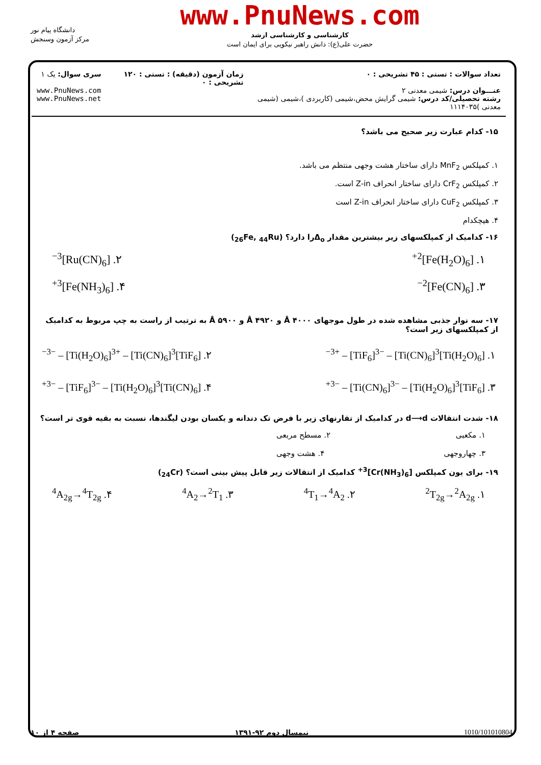دانشگاه پیام نور
مرکز آزمون وسنجش
www.PnuNews.com
کارشناسی و کارشناسی ارشد
حضرت علی(ع): دانش راهبر نیکویی برای ایمان است
تعداد سوالات : تستی : ۴۵ تشریحی : ۰
عنـــوان درس: شیمی معدنی ۲
رشته تحصیلی/کد درس: شیمی گرایش محض،شیمی (کاربردی )،شیمی (شیمی معدنی )۱۱۱۴۰۳۵
زمان آزمون (دقیقه) : تستی : ۱۲۰ تشریحی : ۰
سری سوال: یک ۱
www.PnuNews.com
www.PnuNews.net
۱۵- کدام عبارت زیر صحیح می باشد؟
۱. کمپلکس MnF<sub>2</sub> دارای ساختار هشت وجهی منتظم می باشد.
۲. کمپلکس CrF<sub>2</sub> دارای ساختار انحراف Z-in است.
۳. کمپلکس CuF<sub>2</sub> دارای ساختار انحراف Z-in است
۴. هیچکدام
۱۶- کدامیک از کمپلکسهای زیر بیشترین مقدار Δ<sub>o</sub>را دارد؟ (<sub>26</sub>Fe, <sub>44</sub>Ru)
۱. [Fe(H<sub>2</sub>O)<sub>6</sub>]<sup>2+</sup> ۲. [Ru(CN)<sub>6</sub>]<sup>3−</sup>
۳. [Fe(CN)<sub>6</sub>]<sup>2−</sup> ۴. [Fe(NH<sub>3</sub>)<sub>6</sub>]<sup>3+</sup>
۱۷- سه نوار جذبی مشاهده شده در طول موجهای ۴۰۰۰ Å و ۴۹۲۰ Å و ۵۹۰۰ Å به ترتیب از راست به چپ مربوط به کدامیک از کمپلکسهای زیر است؟
۱. [Ti(H<sub>2</sub>O)<sub>6</sub>]<sup>3+</sup> – [TiF<sub>6</sub>]<sup>3−</sup> – [Ti(CN)<sub>6</sub>]<sup>3−</sup> ۲. [TiF<sub>6</sub>]<sup>3−</sup> – [Ti(H<sub>2</sub>O)<sub>6</sub>]<sup>3+</sup> – [Ti(CN)<sub>6</sub>]<sup>3−</sup>
۳. [TiF<sub>6</sub>]<sup>3−</sup> – [Ti(CN)<sub>6</sub>]<sup>3−</sup> – [Ti(H<sub>2</sub>O)<sub>6</sub>]<sup>3+</sup> ۴. [Ti(CN)<sub>6</sub>]<sup>3−</sup> – [TiF<sub>6</sub>]<sup>3−</sup> – [Ti(H<sub>2</sub>O)<sub>6</sub>]<sup>3+</sup>
۱۸- شدت انتقالات d⟶d در کدامیک از تقارنهای زیر با فرض تک دندانه و یکسان بودن لیگندها، نسبت به بقیه قوی تر است؟
۱. مکعبی ۲. مسطح مربعی
۳. چهاروجهی ۴. هشت وجهی
۱۹- برای یون کمپلکس [Cr(NH<sub>3</sub>)<sub>6</sub>]<sup>3+</sup> کدامیک از انتقالات زیر قابل پیش بینی است؟ (<sub>24</sub>Cr)
۱. <sup>2</sup>T<sub>2g</sub>→<sup>2</sup>A<sub>2g</sub> ۲. <sup>4</sup>T<sub>1</sub>→<sup>4</sup>A<sub>2</sub> ۳. <sup>4</sup>A<sub>2</sub>→<sup>2</sup>T<sub>1</sub> ۴. <sup>4</sup>A<sub>2g</sub>→<sup>4</sup>T<sub>2g</sub>
1010/101010804 نیمسال دوم ۹۲-۱۳۹۱ صفحه ۴ از ۱۰